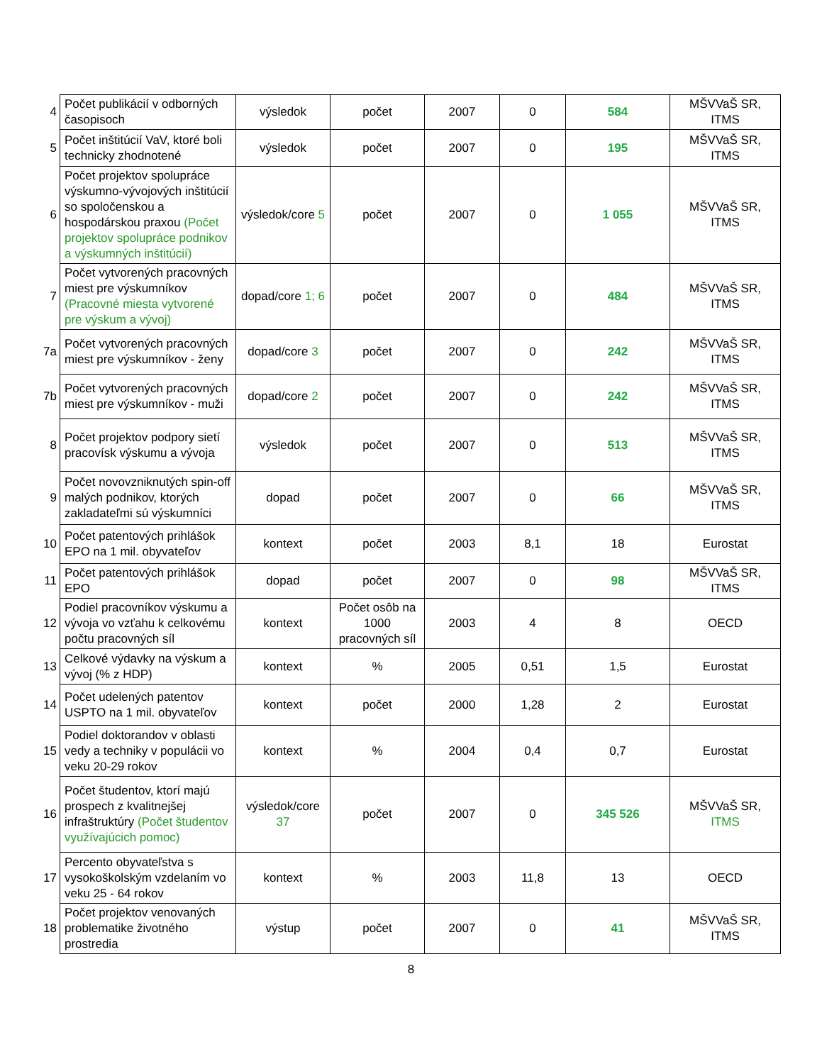| 4 | Počet publikácií v odborných časopisoch | výsledok | počet | 2007 | 0 | 584 | MŠVVaŠ SR, ITMS |
| 5 | Počet inštitúcií VaV, ktoré boli technicky zhodnotené | výsledok | počet | 2007 | 0 | 195 | MŠVVaŠ SR, ITMS |
| 6 | Počet projektov spolupráce výskumno-vývojových inštitúcií so spoločenskou a hospodárskou praxou (Počet projektov spolupráce podnikov a výskumných inštitúcií) | výsledok/core 5 | počet | 2007 | 0 | 1 055 | MŠVVaŠ SR, ITMS |
| 7 | Počet vytvorených pracovných miest pre výskumníkov (Pracovné miesta vytvorené pre výskum a vývoj) | dopad/core 1; 6 | počet | 2007 | 0 | 484 | MŠVVaŠ SR, ITMS |
| 7a | Počet vytvorených pracovných miest pre výskumníkov - ženy | dopad/core 3 | počet | 2007 | 0 | 242 | MŠVVaŠ SR, ITMS |
| 7b | Počet vytvorených pracovných miest pre výskumníkov - muži | dopad/core 2 | počet | 2007 | 0 | 242 | MŠVVaŠ SR, ITMS |
| 8 | Počet projektov podpory sietí pracovísk výskumu a vývoja | výsledok | počet | 2007 | 0 | 513 | MŠVVaŠ SR, ITMS |
| 9 | Počet novovzniknutých spin-off malých podnikov, ktorých zakladateľmi sú výskumníci | dopad | počet | 2007 | 0 | 66 | MŠVVaŠ SR, ITMS |
| 10 | Počet patentových prihlášok EPO na 1 mil. obyvateľov | kontext | počet | 2003 | 8,1 | 18 | Eurostat |
| 11 | Počet patentových prihlášok EPO | dopad | počet | 2007 | 0 | 98 | MŠVVaŠ SR, ITMS |
| 12 | Podiel pracovníkov výskumu a vývoja vo vzťahu k celkovému počtu pracovných síl | kontext | Počet osôb na 1000 pracovných síl | 2003 | 4 | 8 | OECD |
| 13 | Celkové výdavky na výskum a vývoj (% z HDP) | kontext | % | 2005 | 0,51 | 1,5 | Eurostat |
| 14 | Počet udelených patentov USPTO na 1 mil. obyvateľov | kontext | počet | 2000 | 1,28 | 2 | Eurostat |
| 15 | Podiel doktorandov v oblasti vedy a techniky v populácii vo veku 20-29 rokov | kontext | % | 2004 | 0,4 | 0,7 | Eurostat |
| 16 | Počet študentov, ktorí majú prospech z kvalitnejšej infraštruktúry (Počet študentov využívajúcich pomoc) | výsledok/core 37 | počet | 2007 | 0 | 345 526 | MŠVVaŠ SR, ITMS |
| 17 | Percento obyvateľstva s vysokoškolským vzdelaním vo veku 25 - 64 rokov | kontext | % | 2003 | 11,8 | 13 | OECD |
| 18 | Počet projektov venovaných problematike životného prostredia | výstup | počet | 2007 | 0 | 41 | MŠVVaŠ SR, ITMS |
8